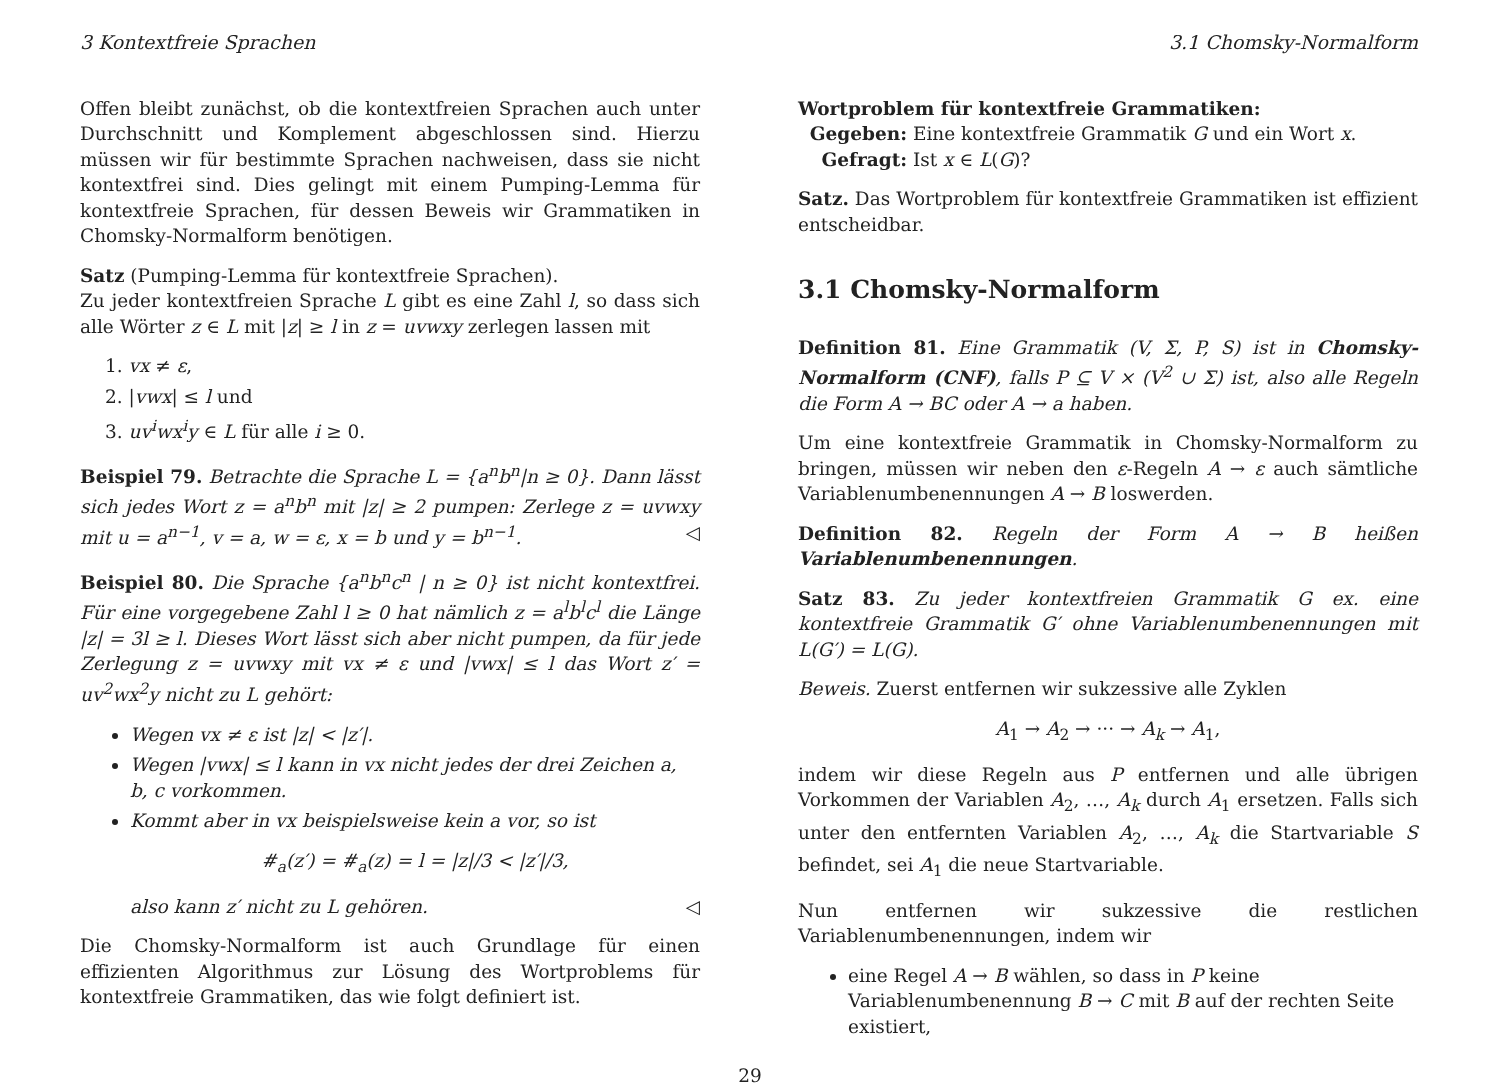3 Kontextfreie Sprachen 3.1 Chomsky-Normalform
Offen bleibt zunächst, ob die kontextfreien Sprachen auch unter Durchschnitt und Komplement abgeschlossen sind. Hierzu müssen wir für bestimmte Sprachen nachweisen, dass sie nicht kontextfrei sind. Dies gelingt mit einem Pumping-Lemma für kontextfreie Sprachen, für dessen Beweis wir Grammatiken in Chomsky-Normalform benötigen.
Satz (Pumping-Lemma für kontextfreie Sprachen).
Zu jeder kontextfreien Sprache L gibt es eine Zahl l, so dass sich alle Wörter z ∈ L mit |z| ≥ l in z = uvwxy zerlegen lassen mit
1. vx ≠ ε,
2. |vwx| ≤ l und
3. uv<sup>i</sup>wx<sup>i</sup>y ∈ L für alle i ≥ 0.
Beispiel 79. Betrachte die Sprache L = {a<sup>n</sup>b<sup>n</sup>|n ≥ 0}. Dann lässt sich jedes Wort z = a<sup>n</sup>b<sup>n</sup> mit |z| ≥ 2 pumpen: Zerlege z = uvwxy mit u = a<sup>n−1</sup>, v = a, w = ε, x = b und y = b<sup>n−1</sup>. ◁
Beispiel 80. Die Sprache {a<sup>n</sup>b<sup>n</sup>c<sup>n</sup> | n ≥ 0} ist nicht kontextfrei. Für eine vorgegebene Zahl l ≥ 0 hat nämlich z = a<sup>l</sup>b<sup>l</sup>c<sup>l</sup> die Länge |z| = 3l ≥ l. Dieses Wort lässt sich aber nicht pumpen, da für jede Zerlegung z = uvwxy mit vx ≠ ε und |vwx| ≤ l das Wort z′ = uv<sup>2</sup>wx<sup>2</sup>y nicht zu L gehört:
Wegen vx ≠ ε ist |z| < |z′|.
Wegen |vwx| ≤ l kann in vx nicht jedes der drei Zeichen a, b, c vorkommen.
Kommt aber in vx beispielsweise kein a vor, so ist
#<sub>a</sub>(z′) = #<sub>a</sub>(z) = l = |z|/3 < |z′|/3,
also kann z′ nicht zu L gehören. ◁
Die Chomsky-Normalform ist auch Grundlage für einen effizienten Algorithmus zur Lösung des Wortproblems für kontextfreie Grammatiken, das wie folgt definiert ist.
Wortproblem für kontextfreie Grammatiken:
Gegeben: Eine kontextfreie Grammatik G und ein Wort x.
Gefragt: Ist x ∈ L(G)?
Satz. Das Wortproblem für kontextfreie Grammatiken ist effizient entscheidbar.
3.1 Chomsky-Normalform
Definition 81. Eine Grammatik (V, Σ, P, S) ist in Chomsky-Normalform (CNF), falls P ⊆ V × (V<sup>2</sup> ∪ Σ) ist, also alle Regeln die Form A → BC oder A → a haben.
Um eine kontextfreie Grammatik in Chomsky-Normalform zu bringen, müssen wir neben den ε-Regeln A → ε auch sämtliche Variablenumbenennungen A → B loswerden.
Definition 82. Regeln der Form A → B heißen Variablenumbenennungen.
Satz 83. Zu jeder kontextfreien Grammatik G ex. eine kontextfreie Grammatik G′ ohne Variablenumbenennungen mit L(G′) = L(G).
Beweis. Zuerst entfernen wir sukzessive alle Zyklen
A<sub>1</sub> → A<sub>2</sub> → ··· → A<sub>k</sub> → A<sub>1</sub>,
indem wir diese Regeln aus P entfernen und alle übrigen Vorkommen der Variablen A<sub>2</sub>, …, A<sub>k</sub> durch A<sub>1</sub> ersetzen. Falls sich unter den entfernten Variablen A<sub>2</sub>, …, A<sub>k</sub> die Startvariable S befindet, sei A<sub>1</sub> die neue Startvariable.
Nun entfernen wir sukzessive die restlichen Variablenumbenennungen, indem wir
eine Regel A → B wählen, so dass in P keine Variablenumbenennung B → C mit B auf der rechten Seite existiert,
29